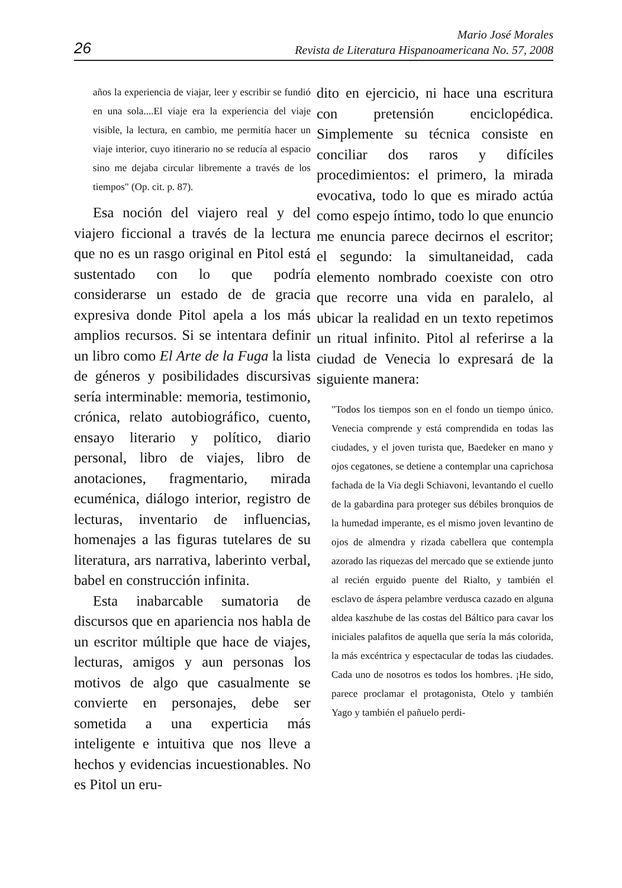26
Mario José Morales
Revista de Literatura Hispanoamericana No. 57, 2008
años la experiencia de viajar, leer y escribir se fundió en una sola....El viaje era la experiencia del viaje visible, la lectura, en cambio, me permitía hacer un viaje interior, cuyo itinerario no se reducía al espacio sino me dejaba circular libremente a través de los tiempos" (Op. cit. p. 87).
Esa noción del viajero real y del viajero ficcional a través de la lectura que no es un rasgo original en Pitol está sustentado con lo que podría considerarse un estado de de gracia expresiva donde Pitol apela a los más amplios recursos. Si se intentara definir un libro como El Arte de la Fuga la lista de géneros y posibilidades discursivas sería interminable: memoria, testimonio, crónica, relato autobiográfico, cuento, ensayo literario y político, diario personal, libro de viajes, libro de anotaciones, fragmentario, mirada ecuménica, diálogo interior, registro de lecturas, inventario de influencias, homenajes a las figuras tutelares de su literatura, ars narrativa, laberinto verbal, babel en construcción infinita.
Esta inabarcable sumatoria de discursos que en apariencia nos habla de un escritor múltiple que hace de viajes, lecturas, amigos y aun personas los motivos de algo que casualmente se convierte en personajes, debe ser sometida a una experticia más inteligente e intuitiva que nos lleve a hechos y evidencias incuestionables. No es Pitol un eru-
dito en ejercicio, ni hace una escritura con pretensión enciclopédica. Simplemente su técnica consiste en conciliar dos raros y difíciles procedimientos: el primero, la mirada evocativa, todo lo que es mirado actúa como espejo íntimo, todo lo que enuncio me enuncia parece decirnos el escritor; el segundo: la simultaneidad, cada elemento nombrado coexiste con otro que recorre una vida en paralelo, al ubicar la realidad en un texto repetimos un ritual infinito. Pitol al referirse a la ciudad de Venecia lo expresará de la siguiente manera:
"Todos los tiempos son en el fondo un tiempo único. Venecia comprende y está comprendida en todas las ciudades, y el joven turista que, Baedeker en mano y ojos cegatones, se detiene a contemplar una caprichosa fachada de la Via degli Schiavoni, levantando el cuello de la gabardina para proteger sus débiles bronquios de la humedad imperante, es el mismo joven levantino de ojos de almendra y rizada cabellera que contempla azorado las riquezas del mercado que se extiende junto al recién erguido puente del Rialto, y también el esclavo de áspera pelambre verdusca cazado en alguna aldea kaszhube de las costas del Báltico para cavar los iniciales palafitos de aquella que sería la más colorida, la más excéntrica y espectacular de todas las ciudades. Cada uno de nosotros es todos los hombres. ¡He sido, parece proclamar el protagonista, Otelo y también Yago y también el pañuelo perdi-